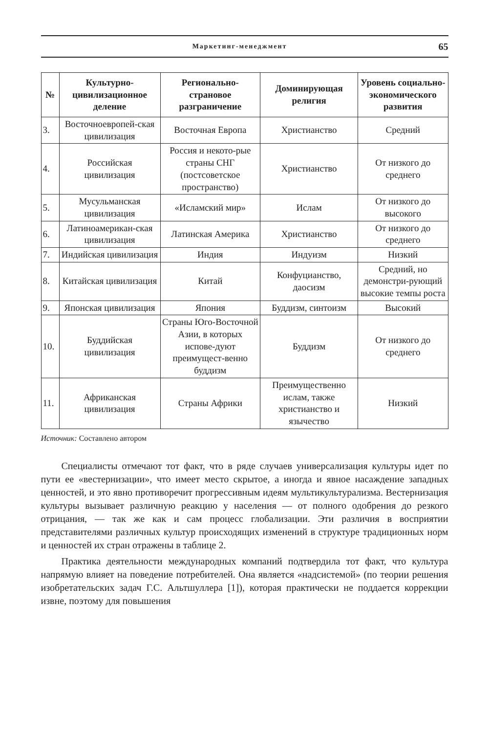Маркетинг-менеджмент 65
| № | Культурно-цивилизационное деление | Регионально-страновое разграничение | Доминирующая религия | Уровень социально-экономического развития |
| --- | --- | --- | --- | --- |
| 3. | Восточноевропей-ская цивилизация | Восточная Европа | Христианство | Средний |
| 4. | Российская цивилизация | Россия и некото-рые страны СНГ (постсоветское пространство) | Христианство | От низкого до среднего |
| 5. | Мусульманская цивилизация | «Исламский мир» | Ислам | От низкого до высокого |
| 6. | Латиноамерикан-ская цивилизация | Латинская Америка | Христианство | От низкого до среднего |
| 7. | Индийская цивилизация | Индия | Индуизм | Низкий |
| 8. | Китайская цивилизация | Китай | Конфуцианство, даосизм | Средний, но демонстри-рующий высокие темпы роста |
| 9. | Японская цивилизация | Япония | Буддизм, синтоизм | Высокий |
| 10. | Буддийская цивилизация | Страны Юго-Восточной Азии, в которых испове-дуют преимущест-венно буддизм | Буддизм | От низкого до среднего |
| 11. | Африканская цивилизация | Страны Африки | Преимущественно ислам, также христианство и язычество | Низкий |
Источник: Составлено автором
Специалисты отмечают тот факт, что в ряде случаев универсализация культуры идет по пути ее «вестернизации», что имеет место скрытое, а иногда и явное насаждение западных ценностей, и это явно противоречит прогрессивным идеям мультикультурализма. Вестернизация культуры вызывает различную реакцию у населения — от полного одобрения до резкого отрицания, — так же как и сам процесс глобализации. Эти различия в восприятии представителями различных культур происходящих изменений в структуре традиционных норм и ценностей их стран отражены в таблице 2.
Практика деятельности международных компаний подтвердила тот факт, что культура напрямую влияет на поведение потребителей. Она является «надсистемой» (по теории решения изобретательских задач Г.С. Альтшуллера [1]), которая практически не поддается коррекции извне, поэтому для повышения